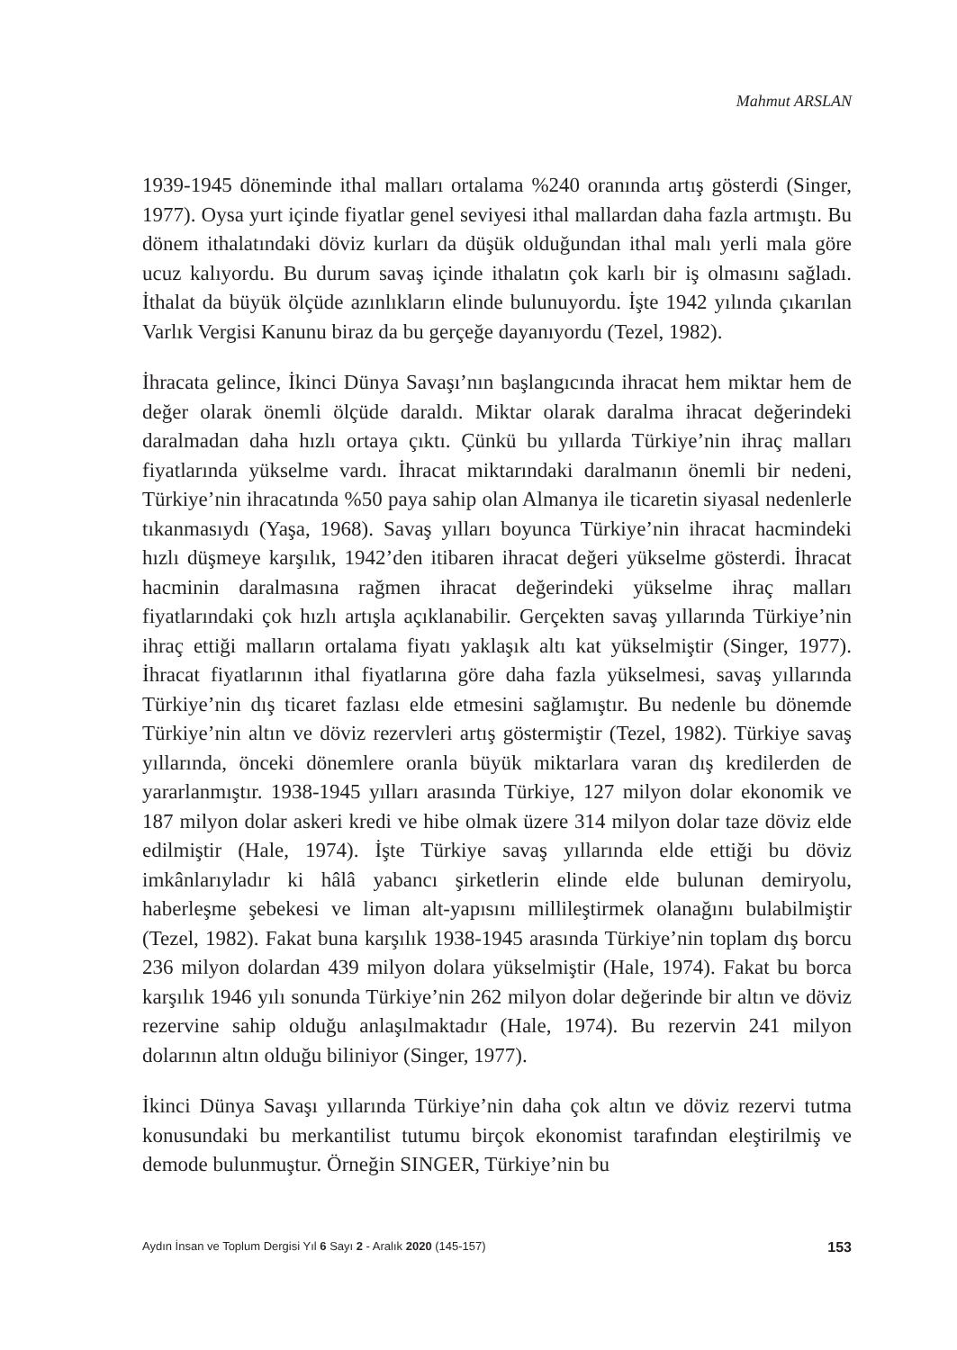Mahmut ARSLAN
1939-1945 döneminde ithal malları ortalama %240 oranında artış gösterdi (Singer, 1977). Oysa yurt içinde fiyatlar genel seviyesi ithal mallardan daha fazla artmıştı. Bu dönem ithalatındaki döviz kurları da düşük olduğundan ithal malı yerli mala göre ucuz kalıyordu. Bu durum savaş içinde ithalatın çok karlı bir iş olmasını sağladı. İthalat da büyük ölçüde azınlıkların elinde bulunuyordu. İşte 1942 yılında çıkarılan Varlık Vergisi Kanunu biraz da bu gerçeğe dayanıyordu (Tezel, 1982).
İhracata gelince, İkinci Dünya Savaşı’nın başlangıcında ihracat hem miktar hem de değer olarak önemli ölçüde daraldı. Miktar olarak daralma ihracat değerindeki daralmadan daha hızlı ortaya çıktı. Çünkü bu yıllarda Türkiye’nin ihraç malları fiyatlarında yükselme vardı. İhracat miktarındaki daralmanın önemli bir nedeni, Türkiye’nin ihracatında %50 paya sahip olan Almanya ile ticaretin siyasal nedenlerle tıkanmasıydı (Yaşa, 1968). Savaş yılları boyunca Türkiye’nin ihracat hacmindeki hızlı düşmeye karşılık, 1942’den itibaren ihracat değeri yükselme gösterdi. İhracat hacminin daralmasına rağmen ihracat değerindeki yükselme ihraç malları fiyatlarındaki çok hızlı artışla açıklanabilir. Gerçekten savaş yıllarında Türkiye’nin ihraç ettiği malların ortalama fiyatı yaklaşık altı kat yükselmiştir (Singer, 1977). İhracat fiyatlarının ithal fiyatlarına göre daha fazla yükselmesi, savaş yıllarında Türkiye’nin dış ticaret fazlası elde etmesini sağlamıştır. Bu nedenle bu dönemde Türkiye’nin altın ve döviz rezervleri artış göstermiştir (Tezel, 1982). Türkiye savaş yıllarında, önceki dönemlere oranla büyük miktarlara varan dış kredilerden de yararlanmıştır. 1938-1945 yılları arasında Türkiye, 127 milyon dolar ekonomik ve 187 milyon dolar askeri kredi ve hibe olmak üzere 314 milyon dolar taze döviz elde edilmiştir (Hale, 1974). İşte Türkiye savaş yıllarında elde ettiği bu döviz imkânlarıyladır ki hâlâ yabancı şirketlerin elinde elde bulunan demiryolu, haberleşme şebekesi ve liman alt-yapısını millileştirmek olanağını bulabilmiştir (Tezel, 1982). Fakat buna karşılık 1938-1945 arasında Türkiye’nin toplam dış borcu 236 milyon dolardan 439 milyon dolara yükselmiştir (Hale, 1974). Fakat bu borca karşılık 1946 yılı sonunda Türkiye’nin 262 milyon dolar değerinde bir altın ve döviz rezervine sahip olduğu anlaşılmaktadır (Hale, 1974). Bu rezervin 241 milyon dolarının altın olduğu biliniyor (Singer, 1977).
İkinci Dünya Savaşı yıllarında Türkiye’nin daha çok altın ve döviz rezervi tutma konusundaki bu merkantilist tutumu birçok ekonomist tarafından eleştirilmiş ve demode bulunmuştur. Örneğin SINGER, Türkiye’nin bu
Aydın İnsan ve Toplum Dergisi Yıl 6 Sayı 2 - Aralık 2020 (145-157) 153